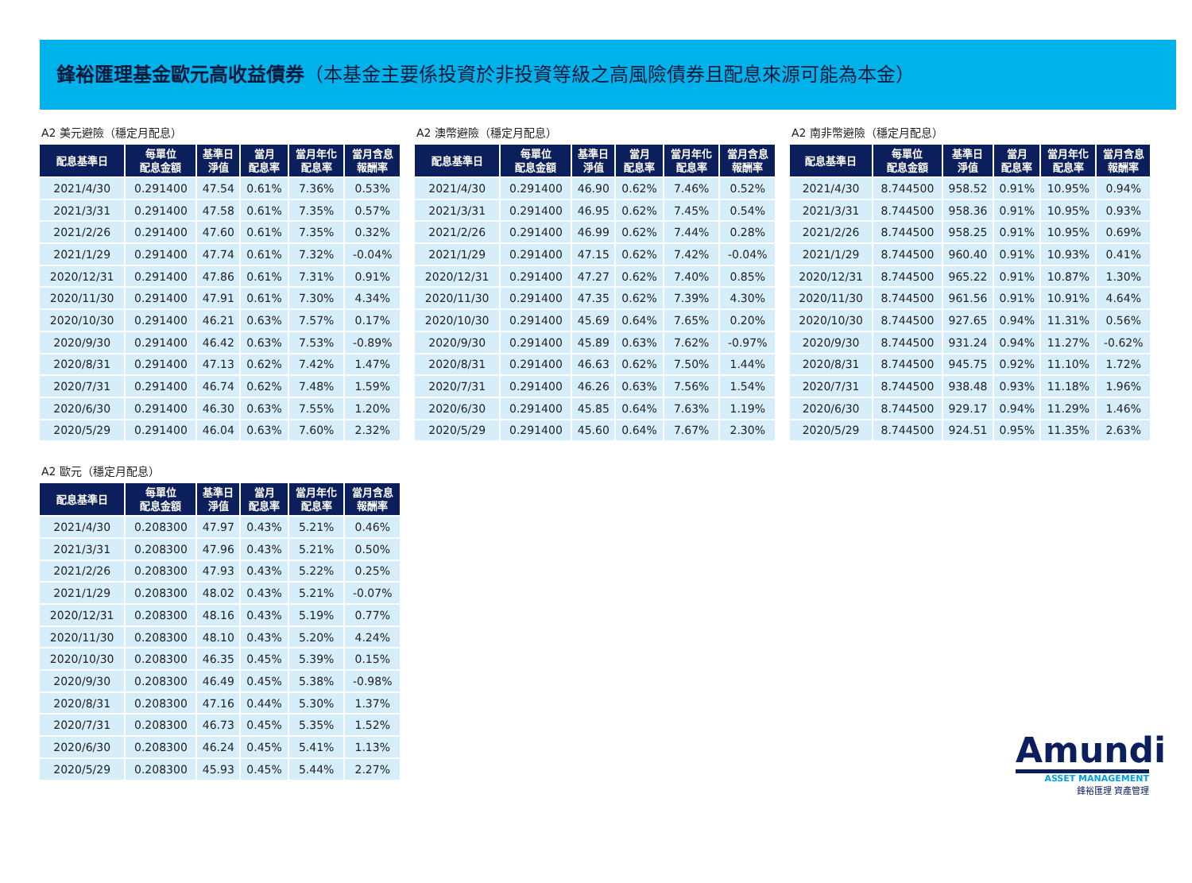鋒裕匯理基金歐元高收益債券（本基金主要係投資於非投資等級之高風險債券且配息來源可能為本金）
A2 美元避險（穩定月配息）
| 配息基準日 | 每單位 配息金額 | 基準日 淨值 | 當月 配息率 | 當月年化 配息率 | 當月含息 報酬率 |
| --- | --- | --- | --- | --- | --- |
| 2021/4/30 | 0.291400 | 47.54 | 0.61% | 7.36% | 0.53% |
| 2021/3/31 | 0.291400 | 47.58 | 0.61% | 7.35% | 0.57% |
| 2021/2/26 | 0.291400 | 47.60 | 0.61% | 7.35% | 0.32% |
| 2021/1/29 | 0.291400 | 47.74 | 0.61% | 7.32% | -0.04% |
| 2020/12/31 | 0.291400 | 47.86 | 0.61% | 7.31% | 0.91% |
| 2020/11/30 | 0.291400 | 47.91 | 0.61% | 7.30% | 4.34% |
| 2020/10/30 | 0.291400 | 46.21 | 0.63% | 7.57% | 0.17% |
| 2020/9/30 | 0.291400 | 46.42 | 0.63% | 7.53% | -0.89% |
| 2020/8/31 | 0.291400 | 47.13 | 0.62% | 7.42% | 1.47% |
| 2020/7/31 | 0.291400 | 46.74 | 0.62% | 7.48% | 1.59% |
| 2020/6/30 | 0.291400 | 46.30 | 0.63% | 7.55% | 1.20% |
| 2020/5/29 | 0.291400 | 46.04 | 0.63% | 7.60% | 2.32% |
A2 澳幣避險（穩定月配息）
| 配息基準日 | 每單位 配息金額 | 基準日 淨值 | 當月 配息率 | 當月年化 配息率 | 當月含息 報酬率 |
| --- | --- | --- | --- | --- | --- |
| 2021/4/30 | 0.291400 | 46.90 | 0.62% | 7.46% | 0.52% |
| 2021/3/31 | 0.291400 | 46.95 | 0.62% | 7.45% | 0.54% |
| 2021/2/26 | 0.291400 | 46.99 | 0.62% | 7.44% | 0.28% |
| 2021/1/29 | 0.291400 | 47.15 | 0.62% | 7.42% | -0.04% |
| 2020/12/31 | 0.291400 | 47.27 | 0.62% | 7.40% | 0.85% |
| 2020/11/30 | 0.291400 | 47.35 | 0.62% | 7.39% | 4.30% |
| 2020/10/30 | 0.291400 | 45.69 | 0.64% | 7.65% | 0.20% |
| 2020/9/30 | 0.291400 | 45.89 | 0.63% | 7.62% | -0.97% |
| 2020/8/31 | 0.291400 | 46.63 | 0.62% | 7.50% | 1.44% |
| 2020/7/31 | 0.291400 | 46.26 | 0.63% | 7.56% | 1.54% |
| 2020/6/30 | 0.291400 | 45.85 | 0.64% | 7.63% | 1.19% |
| 2020/5/29 | 0.291400 | 45.60 | 0.64% | 7.67% | 2.30% |
A2 南非幣避險（穩定月配息）
| 配息基準日 | 每單位 配息金額 | 基準日 淨值 | 當月 配息率 | 當月年化 配息率 | 當月含息 報酬率 |
| --- | --- | --- | --- | --- | --- |
| 2021/4/30 | 8.744500 | 958.52 | 0.91% | 10.95% | 0.94% |
| 2021/3/31 | 8.744500 | 958.36 | 0.91% | 10.95% | 0.93% |
| 2021/2/26 | 8.744500 | 958.25 | 0.91% | 10.95% | 0.69% |
| 2021/1/29 | 8.744500 | 960.40 | 0.91% | 10.93% | 0.41% |
| 2020/12/31 | 8.744500 | 965.22 | 0.91% | 10.87% | 1.30% |
| 2020/11/30 | 8.744500 | 961.56 | 0.91% | 10.91% | 4.64% |
| 2020/10/30 | 8.744500 | 927.65 | 0.94% | 11.31% | 0.56% |
| 2020/9/30 | 8.744500 | 931.24 | 0.94% | 11.27% | -0.62% |
| 2020/8/31 | 8.744500 | 945.75 | 0.92% | 11.10% | 1.72% |
| 2020/7/31 | 8.744500 | 938.48 | 0.93% | 11.18% | 1.96% |
| 2020/6/30 | 8.744500 | 929.17 | 0.94% | 11.29% | 1.46% |
| 2020/5/29 | 8.744500 | 924.51 | 0.95% | 11.35% | 2.63% |
A2 歐元（穩定月配息）
| 配息基準日 | 每單位 配息金額 | 基準日 淨值 | 當月 配息率 | 當月年化 配息率 | 當月含息 報酬率 |
| --- | --- | --- | --- | --- | --- |
| 2021/4/30 | 0.208300 | 47.97 | 0.43% | 5.21% | 0.46% |
| 2021/3/31 | 0.208300 | 47.96 | 0.43% | 5.21% | 0.50% |
| 2021/2/26 | 0.208300 | 47.93 | 0.43% | 5.22% | 0.25% |
| 2021/1/29 | 0.208300 | 48.02 | 0.43% | 5.21% | -0.07% |
| 2020/12/31 | 0.208300 | 48.16 | 0.43% | 5.19% | 0.77% |
| 2020/11/30 | 0.208300 | 48.10 | 0.43% | 5.20% | 4.24% |
| 2020/10/30 | 0.208300 | 46.35 | 0.45% | 5.39% | 0.15% |
| 2020/9/30 | 0.208300 | 46.49 | 0.45% | 5.38% | -0.98% |
| 2020/8/31 | 0.208300 | 47.16 | 0.44% | 5.30% | 1.37% |
| 2020/7/31 | 0.208300 | 46.73 | 0.45% | 5.35% | 1.52% |
| 2020/6/30 | 0.208300 | 46.24 | 0.45% | 5.41% | 1.13% |
| 2020/5/29 | 0.208300 | 45.93 | 0.45% | 5.44% | 2.27% |
Amundi
ASSET MANAGEMENT
鋒裕匯理 資產管理